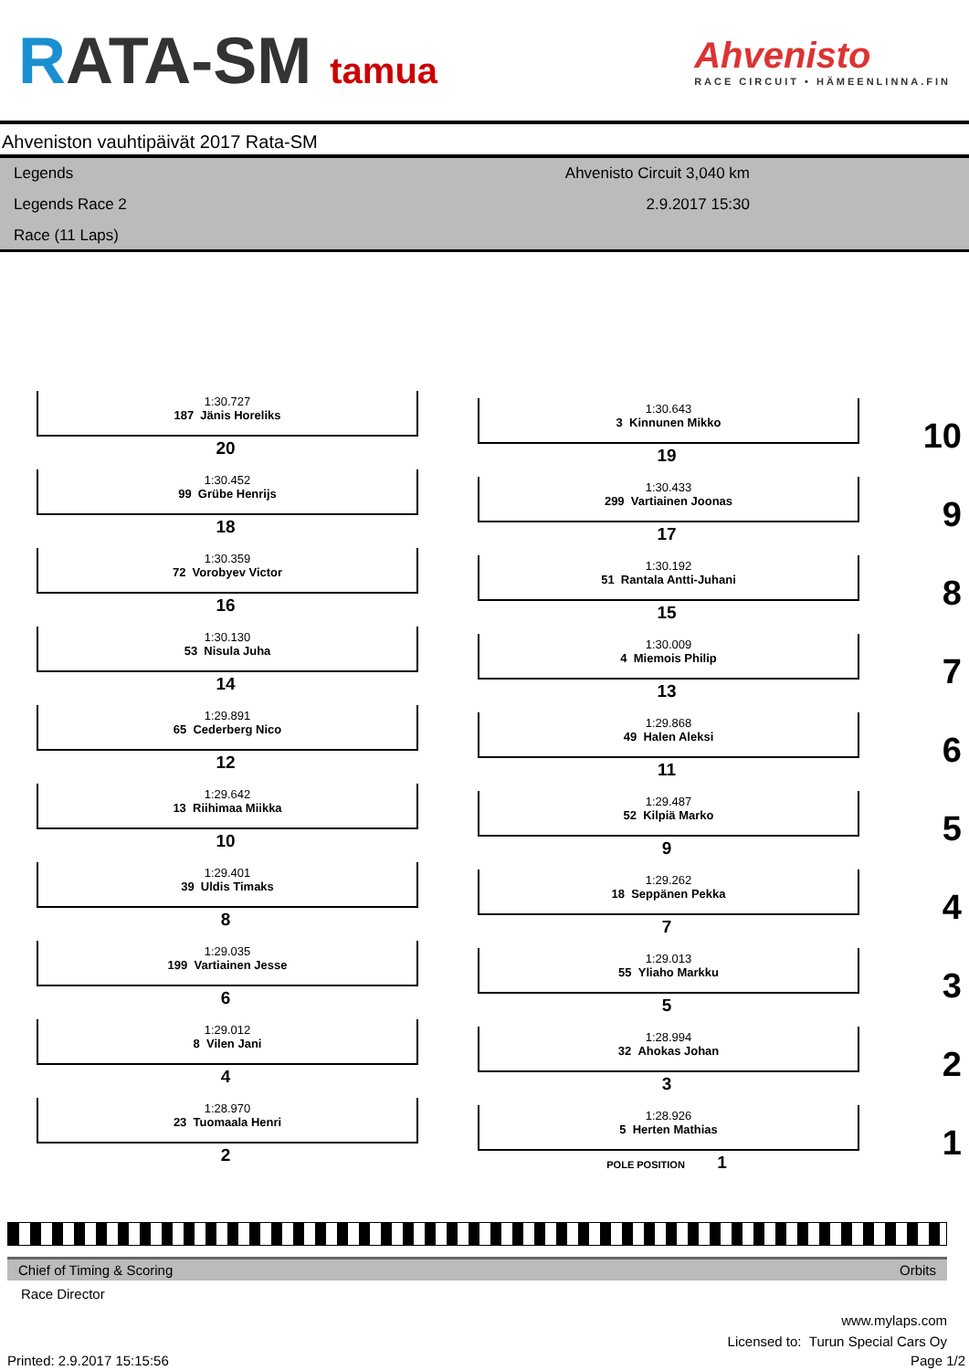RATA-SM tamua
Ahvenisto
RACE CIRCUIT • HÄMEENLINNA.FIN
Ahveniston vauhtipäivät 2017 Rata-SM
Legends
Legends Race 2
Race (11 Laps)
Ahvenisto Circuit 3,040 km
2.9.2017 15:30
1:30.727
187 Jänis Horeliks
20
1:30.643
3 Kinnunen Mikko
19 10
1:30.452
99 Grübe Henrijs
18
1:30.433
299 Vartiainen Joonas
17 9
1:30.359
72 Vorobyev Victor
16
1:30.192
51 Rantala Antti-Juhani
15 8
1:30.130
53 Nisula Juha
14
1:30.009
4 Miemois Philip
13 7
1:29.891
65 Cederberg Nico
12
1:29.868
49 Halen Aleksi
11 6
1:29.642
13 Riihimaa Miikka
10
1:29.487
52 Kilpiä Marko
9 5
1:29.401
39 Uldis Timaks
8
1:29.262
18 Seppänen Pekka
7 4
1:29.035
199 Vartiainen Jesse
6
1:29.013
55 Yliaho Markku
5 3
1:29.012
8 Vilen Jani
4
1:28.994
32 Ahokas Johan
3 2
1:28.970
23 Tuomaala Henri
2
1:28.926
5 Herten Mathias
POLE POSITION 1 1
Chief of Timing & Scoring Orbits
Race Director
www.mylaps.com
Licensed to: Turun Special Cars Oy
Printed: 2.9.2017 15:15:56 Page 1/2